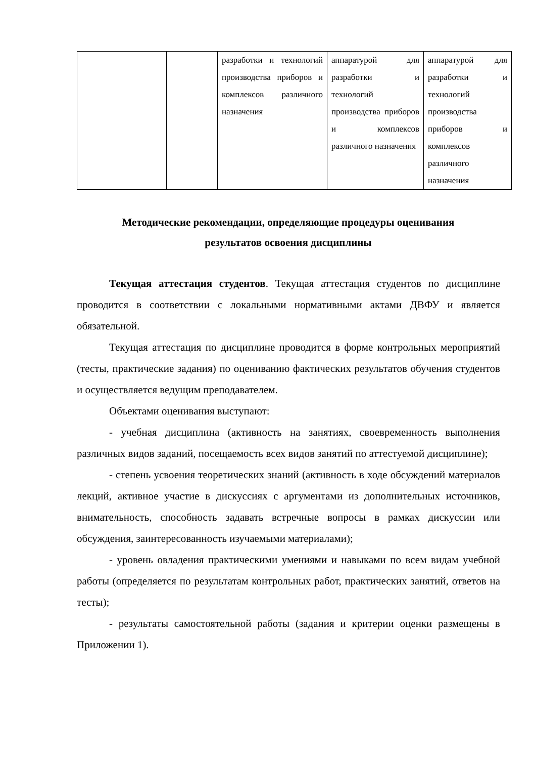| | | разработки и технологий производства приборов и комплексов различного назначения | аппаратурой для разработки и технологий производства приборов и комплексов различного назначения | аппаратурой для разработки и технологий производства приборов и комплексов различного назначения |
Методические рекомендации, определяющие процедуры оценивания
результатов освоения дисциплины
Текущая аттестация студентов. Текущая аттестация студентов по дисциплине проводится в соответствии с локальными нормативными актами ДВФУ и является обязательной.
Текущая аттестация по дисциплине проводится в форме контрольных мероприятий (тесты, практические задания) по оцениванию фактических результатов обучения студентов и осуществляется ведущим преподавателем.
Объектами оценивания выступают:
- учебная дисциплина (активность на занятиях, своевременность выполнения различных видов заданий, посещаемость всех видов занятий по аттестуемой дисциплине);
- степень усвоения теоретических знаний (активность в ходе обсуждений материалов лекций, активное участие в дискуссиях с аргументами из дополнительных источников, внимательность, способность задавать встречные вопросы в рамках дискуссии или обсуждения, заинтересованность изучаемыми материалами);
- уровень овладения практическими умениями и навыками по всем видам учебной работы (определяется по результатам контрольных работ, практических занятий, ответов на тесты);
- результаты самостоятельной работы (задания и критерии оценки размещены в Приложении 1).